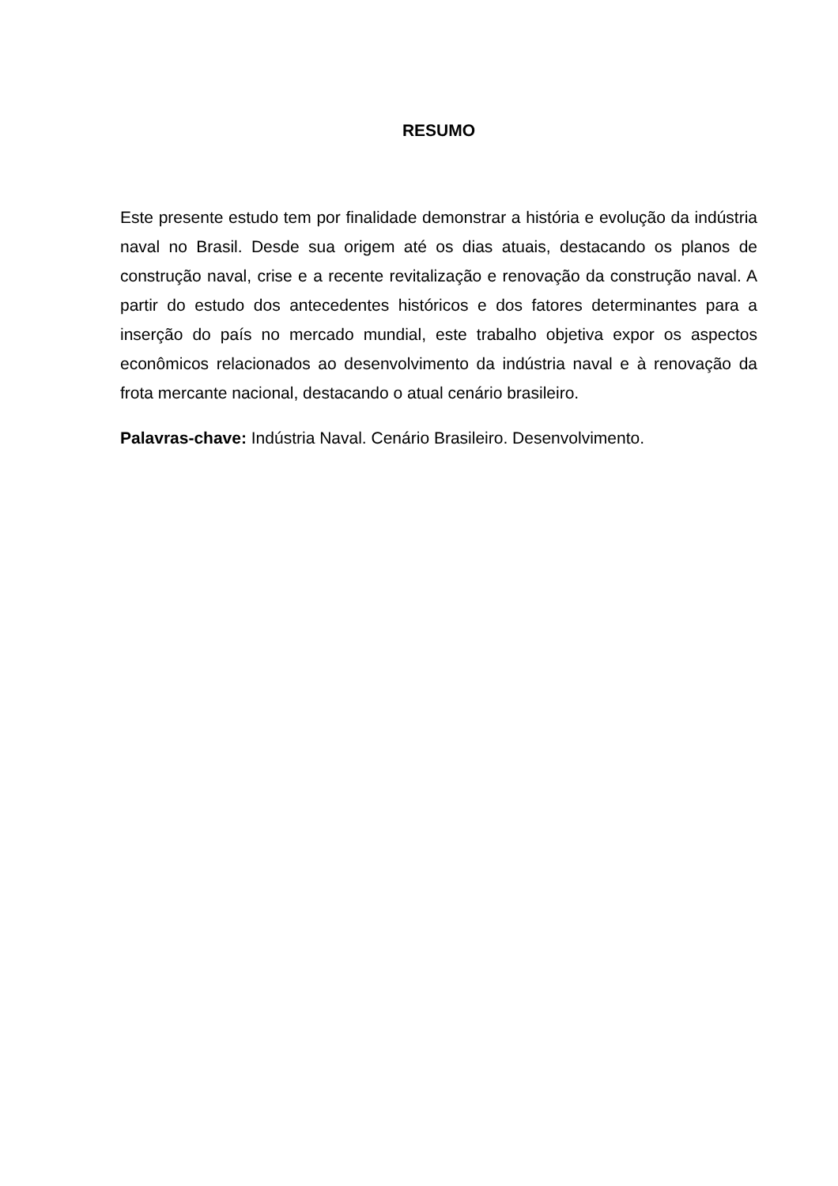RESUMO
Este presente estudo tem por finalidade demonstrar a história e evolução da indústria naval no Brasil. Desde sua origem até os dias atuais, destacando os planos de construção naval, crise e a recente revitalização e renovação da construção naval. A partir do estudo dos antecedentes históricos e dos fatores determinantes para a inserção do país no mercado mundial, este trabalho objetiva expor os aspectos econômicos relacionados ao desenvolvimento da indústria naval e à renovação da frota mercante nacional, destacando o atual cenário brasileiro.
Palavras-chave: Indústria Naval. Cenário Brasileiro. Desenvolvimento.